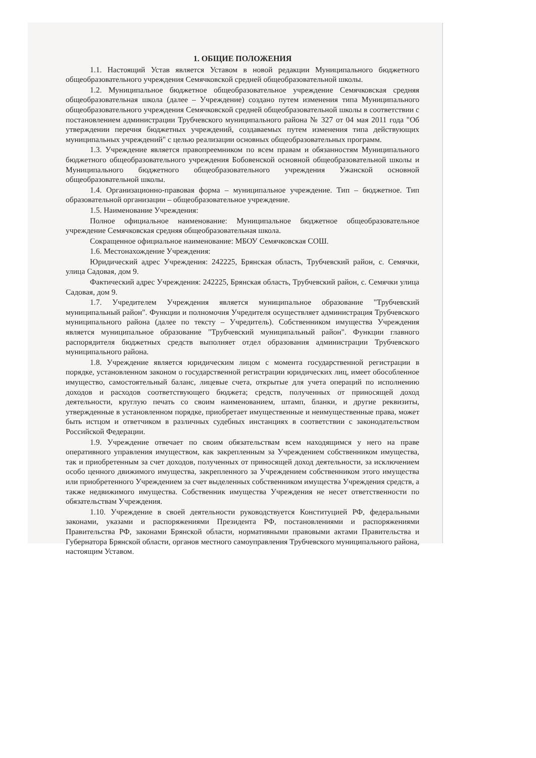1. ОБЩИЕ ПОЛОЖЕНИЯ
1.1. Настоящий Устав является Уставом в новой редакции Муниципального бюджетного общеобразовательного учреждения Семячковской средней общеобразовательной школы.
1.2. Муниципальное бюджетное общеобразовательное учреждение Семячковская средняя общеобразовательная школа (далее – Учреждение) создано путем изменения типа Муниципального общеобразовательного учреждения Семячковской средней общеобразовательной школы в соответствии с постановлением администрации Трубчевского муниципального района № 327 от 04 мая 2011 года "Об утверждении перечня бюджетных учреждений, создаваемых путем изменения типа действующих муниципальных учреждений" с целью реализации основных общеобразовательных программ.
1.3. Учреждение является правопреемником по всем правам и обязанностям Муниципального бюджетного общеобразовательного учреждения Бобовенской основной общеобразовательной школы и Муниципального бюджетного общеобразовательного учреждения Ужанской основной общеобразовательной школы.
1.4. Организационно-правовая форма – муниципальное учреждение. Тип – бюджетное. Тип образовательной организации – общеобразовательное учреждение.
1.5. Наименование Учреждения:
Полное официальное наименование: Муниципальное бюджетное общеобразовательное учреждение Семячковская средняя общеобразовательная школа.
Сокращенное официальное наименование: МБОУ Семячковская СОШ.
1.6. Местонахождение Учреждения:
Юридический адрес Учреждения: 242225, Брянская область, Трубчевский район, с. Семячки, улица Садовая, дом 9.
Фактический адрес Учреждения: 242225, Брянская область, Трубчевский район, с. Семячки улица Садовая, дом 9.
1.7. Учредителем Учреждения является муниципальное образование "Трубчевский муниципальный район". Функции и полномочия Учредителя осуществляет администрация Трубчевского муниципального района (далее по тексту – Учредитель). Собственником имущества Учреждения является муниципальное образование "Трубчевский муниципальный район". Функции главного распорядителя бюджетных средств выполняет отдел образования администрации Трубчевского муниципального района.
1.8. Учреждение является юридическим лицом с момента государственной регистрации в порядке, установленном законом о государственной регистрации юридических лиц, имеет обособленное имущество, самостоятельный баланс, лицевые счета, открытые для учета операций по исполнению доходов и расходов соответствующего бюджета; средств, полученных от приносящей доход деятельности, круглую печать со своим наименованием, штамп, бланки, и другие реквизиты, утвержденные в установленном порядке, приобретает имущественные и неимущественные права, может быть истцом и ответчиком в различных судебных инстанциях в соответствии с законодательством Российской Федерации.
1.9. Учреждение отвечает по своим обязательствам всем находящимся у него на праве оперативного управления имуществом, как закрепленным за Учреждением собственником имущества, так и приобретенным за счет доходов, полученных от приносящей доход деятельности, за исключением особо ценного движимого имущества, закрепленного за Учреждением собственником этого имущества или приобретенного Учреждением за счет выделенных собственником имущества Учреждения средств, а также недвижимого имущества. Собственник имущества Учреждения не несет ответственности по обязательствам Учреждения.
1.10. Учреждение в своей деятельности руководствуется Конституцией РФ, федеральными законами, указами и распоряжениями Президента РФ, постановлениями и распоряжениями Правительства РФ, законами Брянской области, нормативными правовыми актами Правительства и Губернатора Брянской области, органов местного самоуправления Трубчевского муниципального района, настоящим Уставом.